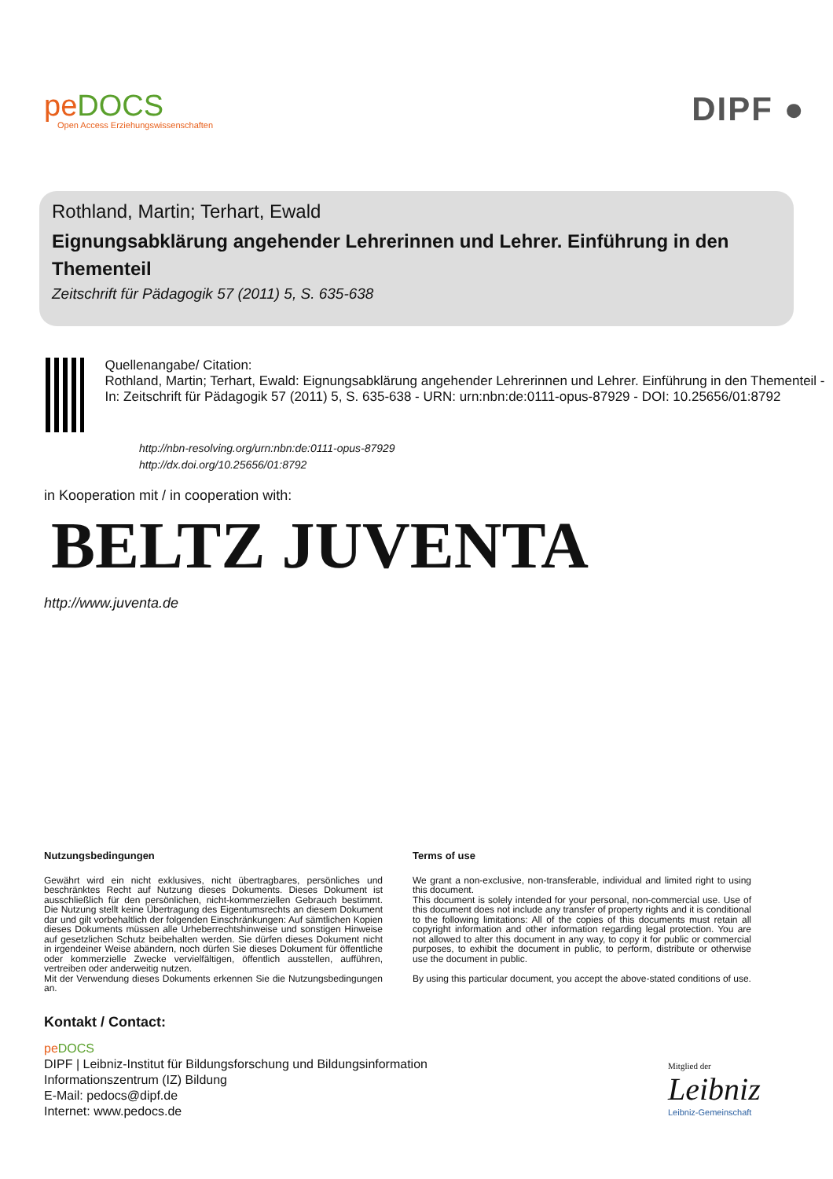peDOCS
Open Access Erziehungswissenschaften
DIPF ●
Rothland, Martin; Terhart, Ewald
Eignungsabklärung angehender Lehrerinnen und Lehrer. Einführung in den Thementeil
Zeitschrift für Pädagogik 57 (2011) 5, S. 635-638
Quellenangabe/ Citation:
Rothland, Martin; Terhart, Ewald: Eignungsabklärung angehender Lehrerinnen und Lehrer. Einführung in den Thementeil - In: Zeitschrift für Pädagogik 57 (2011) 5, S. 635-638 - URN: urn:nbn:de:0111-opus-87929 - DOI: 10.25656/01:8792
http://nbn-resolving.org/urn:nbn:de:0111-opus-87929
http://dx.doi.org/10.25656/01:8792
in Kooperation mit / in cooperation with:
BELTZ JUVENTA
http://www.juventa.de
Nutzungsbedingungen
Gewährt wird ein nicht exklusives, nicht übertragbares, persönliches und beschränktes Recht auf Nutzung dieses Dokuments. Dieses Dokument ist ausschließlich für den persönlichen, nicht-kommerziellen Gebrauch bestimmt. Die Nutzung stellt keine Übertragung des Eigentumsrechts an diesem Dokument dar und gilt vorbehaltlich der folgenden Einschränkungen: Auf sämtlichen Kopien dieses Dokuments müssen alle Urheberrechtshinweise und sonstigen Hinweise auf gesetzlichen Schutz beibehalten werden. Sie dürfen dieses Dokument nicht in irgendeiner Weise abändern, noch dürfen Sie dieses Dokument für öffentliche oder kommerzielle Zwecke vervielfältigen, öffentlich ausstellen, aufführen, vertreiben oder anderweitig nutzen.
Mit der Verwendung dieses Dokuments erkennen Sie die Nutzungsbedingungen an.
Terms of use
We grant a non-exclusive, non-transferable, individual and limited right to using this document.
This document is solely intended for your personal, non-commercial use. Use of this document does not include any transfer of property rights and it is conditional to the following limitations: All of the copies of this documents must retain all copyright information and other information regarding legal protection. You are not allowed to alter this document in any way, to copy it for public or commercial purposes, to exhibit the document in public, to perform, distribute or otherwise use the document in public.
By using this particular document, you accept the above-stated conditions of use.
Kontakt / Contact:
pe DOCS
DIPF | Leibniz-Institut für Bildungsforschung und Bildungsinformation
Informationszentrum (IZ) Bildung
E-Mail: pedocs@dipf.de
Internet: www.pedocs.de
Mitglied der
Leibniz
Leibniz-Gemeinschaft